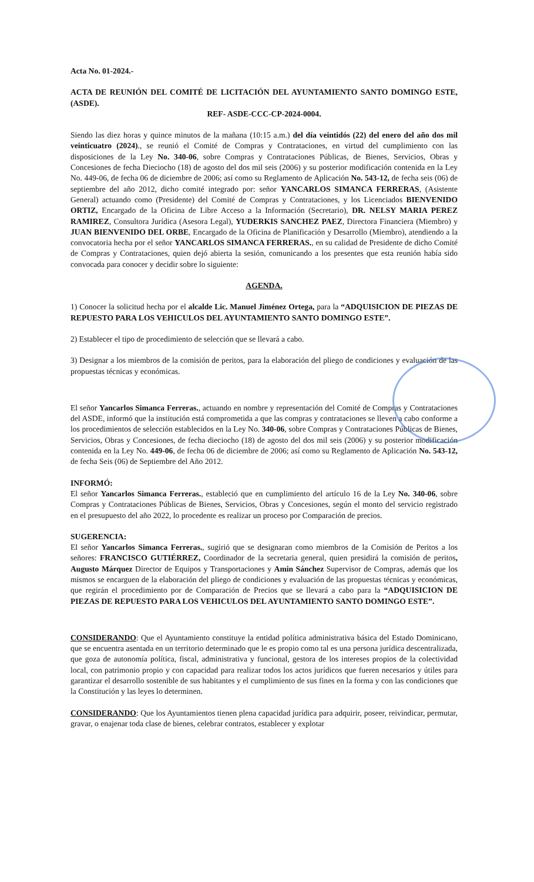Acta No. 01-2024.-
ACTA DE REUNIÓN DEL COMITÉ DE LICITACIÓN DEL AYUNTAMIENTO SANTO DOMINGO ESTE, (ASDE).
REF- ASDE-CCC-CP-2024-0004.
Siendo las diez horas y quince minutos de la mañana (10:15 a.m.) del día veintidós (22) del enero del año dos mil veinticuatro (2024)., se reunió el Comité de Compras y Contrataciones, en virtud del cumplimiento con las disposiciones de la Ley No. 340-06, sobre Compras y Contrataciones Públicas, de Bienes, Servicios, Obras y Concesiones de fecha Dieciocho (18) de agosto del dos mil seis (2006) y su posterior modificación contenida en la Ley No. 449-06, de fecha 06 de diciembre de 2006; así como su Reglamento de Aplicación No. 543-12, de fecha seis (06) de septiembre del año 2012, dicho comité integrado por: señor YANCARLOS SIMANCA FERRERAS, (Asistente General) actuando como (Presidente) del Comité de Compras y Contrataciones, y los Licenciados BIENVENIDO ORTIZ, Encargado de la Oficina de Libre Acceso a la Información (Secretario), DR. NELSY MARIA PEREZ RAMIREZ, Consultora Jurídica (Asesora Legal), YUDERKIS SANCHEZ PAEZ, Directora Financiera (Miembro) y JUAN BIENVENIDO DEL ORBE, Encargado de la Oficina de Planificación y Desarrollo (Miembro), atendiendo a la convocatoria hecha por el señor YANCARLOS SIMANCA FERRERAS., en su calidad de Presidente de dicho Comité de Compras y Contrataciones, quien dejó abierta la sesión, comunicando a los presentes que esta reunión había sido convocada para conocer y decidir sobre lo siguiente:
AGENDA.
1) Conocer la solicitud hecha por el alcalde Lic. Manuel Jiménez Ortega, para la “ADQUISICION DE PIEZAS DE REPUESTO PARA LOS VEHICULOS DEL AYUNTAMIENTO SANTO DOMINGO ESTE”.
2) Establecer el tipo de procedimiento de selección que se llevará a cabo.
3) Designar a los miembros de la comisión de peritos, para la elaboración del pliego de condiciones y evaluación de las propuestas técnicas y económicas.
El señor Yancarlos Simanca Ferreras., actuando en nombre y representación del Comité de Compras y Contrataciones del ASDE, informó que la institución está comprometida a que las compras y contrataciones se lleven a cabo conforme a los procedimientos de selección establecidos en la Ley No. 340-06, sobre Compras y Contrataciones Públicas de Bienes, Servicios, Obras y Concesiones, de fecha dieciocho (18) de agosto del dos mil seis (2006) y su posterior modificación contenida en la Ley No. 449-06, de fecha 06 de diciembre de 2006; así como su Reglamento de Aplicación No. 543-12, de fecha Seis (06) de Septiembre del Año 2012.
INFORMÓ:
El señor Yancarlos Simanca Ferreras., estableció que en cumplimiento del artículo 16 de la Ley No. 340-06, sobre Compras y Contrataciones Públicas de Bienes, Servicios, Obras y Concesiones, según el monto del servicio registrado en el presupuesto del año 2022, lo procedente es realizar un proceso por Comparación de precios.
SUGERENCIA:
El señor Yancarlos Simanca Ferreras., sugirió que se designaran como miembros de la Comisión de Peritos a los señores: FRANCISCO GUTIÉRREZ, Coordinador de la secretaria general, quien presidirá la comisión de peritos, Augusto Márquez Director de Equipos y Transportaciones y Amin Sánchez Supervisor de Compras, además que los mismos se encarguen de la elaboración del pliego de condiciones y evaluación de las propuestas técnicas y económicas, que regirán el procedimiento por de Comparación de Precios que se llevará a cabo para la “ADQUISICION DE PIEZAS DE REPUESTO PARA LOS VEHICULOS DEL AYUNTAMIENTO SANTO DOMINGO ESTE”.
CONSIDERANDO: Que el Ayuntamiento constituye la entidad política administrativa básica del Estado Dominicano, que se encuentra asentada en un territorio determinado que le es propio como tal es una persona jurídica descentralizada, que goza de autonomía política, fiscal, administrativa y funcional, gestora de los intereses propios de la colectividad local, con patrimonio propio y con capacidad para realizar todos los actos jurídicos que fueren necesarios y útiles para garantizar el desarrollo sostenible de sus habitantes y el cumplimiento de sus fines en la forma y con las condiciones que la Constitución y las leyes lo determinen.
CONSIDERANDO: Que los Ayuntamientos tienen plena capacidad jurídica para adquirir, poseer, reivindicar, permutar, gravar, o enajenar toda clase de bienes, celebrar contratos, establecer y explotar